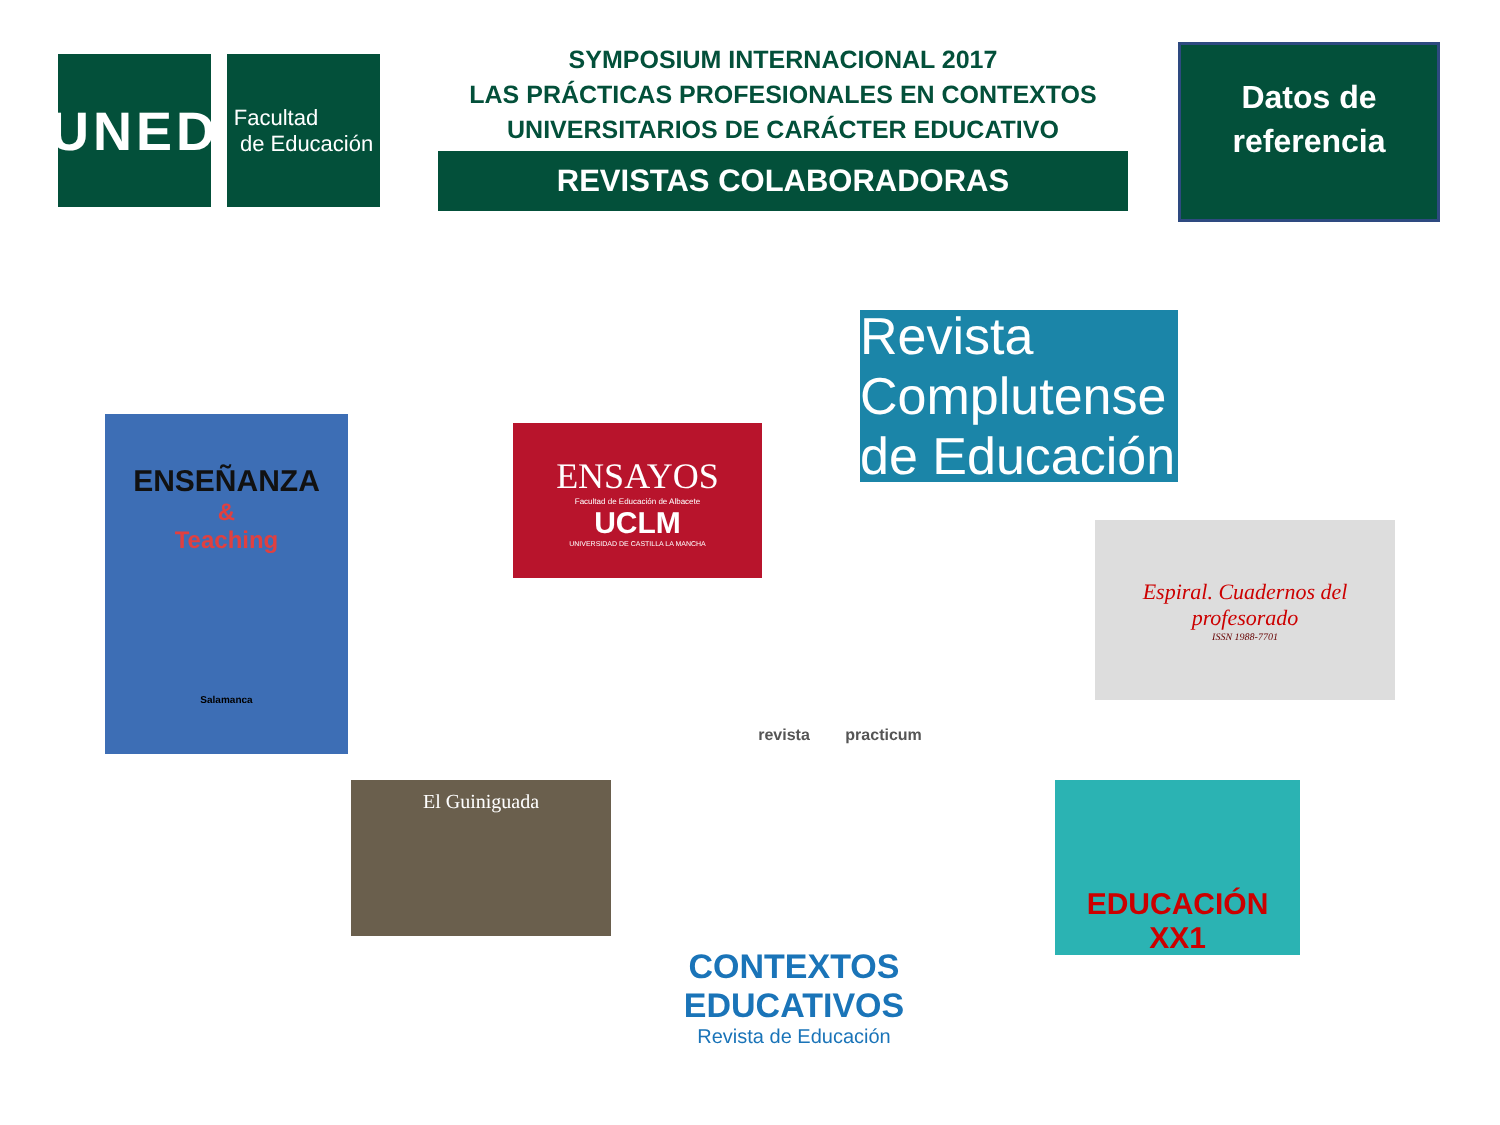UNED
Facultad
de Educación
SYMPOSIUM INTERNACIONAL 2017
LAS PRÁCTICAS PROFESIONALES EN CONTEXTOS
UNIVERSITARIOS DE CARÁCTER EDUCATIVO
REVISTAS COLABORADORAS
Datos de
referencia
Revista Complutense de Educación
ENSEÑANZA
&
Teaching
Salamanca
ENSAYOS
Facultad de Educación de Albacete
UCLM
UNIVERSIDAD DE CASTILLA LA MANCHA
Espiral. Cuadernos del profesorado
ISSN 1988-7701
revista practicum
El Guiniguada EDUCACIÓN XX1
CONTEXTOS EDUCATIVOS
Revista de Educación